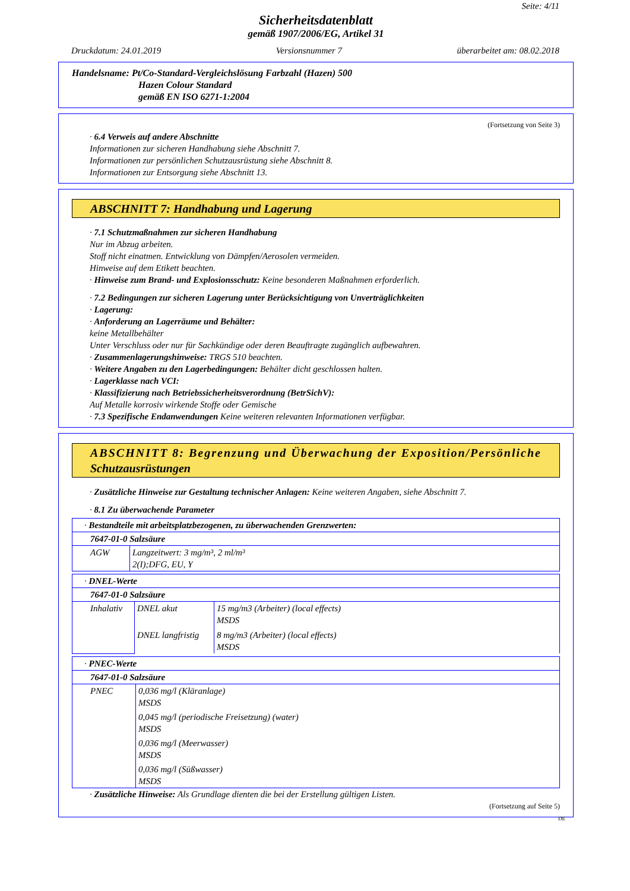Seite: 4/11
Sicherheitsdatenblatt
gemäß 1907/2006/EG, Artikel 31
Druckdatum: 24.01.2019 Versionsnummer 7 überarbeitet am: 08.02.2018
Handelsname: Pt/Co-Standard-Vergleichslösung Farbzahl (Hazen) 500
Hazen Colour Standard
gemäß EN ISO 6271-1:2004
(Fortsetzung von Seite 3)
· 6.4 Verweis auf andere Abschnitte
Informationen zur sicheren Handhabung siehe Abschnitt 7.
Informationen zur persönlichen Schutzausrüstung siehe Abschnitt 8.
Informationen zur Entsorgung siehe Abschnitt 13.
ABSCHNITT 7: Handhabung und Lagerung
· 7.1 Schutzmaßnahmen zur sicheren Handhabung
Nur im Abzug arbeiten.
Stoff nicht einatmen. Entwicklung von Dämpfen/Aerosolen vermeiden.
Hinweise auf dem Etikett beachten.
· Hinweise zum Brand- und Explosionsschutz: Keine besonderen Maßnahmen erforderlich.
· 7.2 Bedingungen zur sicheren Lagerung unter Berücksichtigung von Unverträglichkeiten
· Lagerung:
· Anforderung an Lagerräume und Behälter:
keine Metallbehälter
Unter Verschluss oder nur für Sachkündige oder deren Beauftragte zugänglich aufbewahren.
· Zusammenlagerungshinweise: TRGS 510 beachten.
· Weitere Angaben zu den Lagerbedingungen: Behälter dicht geschlossen halten.
· Lagerklasse nach VCI:
· Klassifizierung nach Betriebssicherheitsverordnung (BetrSichV):
Auf Metalle korrosiv wirkende Stoffe oder Gemische
· 7.3 Spezifische Endanwendungen Keine weiteren relevanten Informationen verfügbar.
ABSCHNITT 8: Begrenzung und Überwachung der Exposition/Persönliche Schutzausrüstungen
· Zusätzliche Hinweise zur Gestaltung technischer Anlagen: Keine weiteren Angaben, siehe Abschnitt 7.
· 8.1 Zu überwachende Parameter
| · Bestandteile mit arbeitsplatzbezogenen, zu überwachenden Grenzwerten: | |
| 7647-01-0 Salzsäure | |
| AGW | Langzeitwert: 3 mg/m³, 2 ml/m³ 2(I);DFG, EU, Y |
| · DNEL-Werte | | |
| 7647-01-0 Salzsäure | | |
| Inhalativ | DNEL akut | 15 mg/m3 (Arbeiter) (local effects) MSDS |
| | DNEL langfristig | 8 mg/m3 (Arbeiter) (local effects) MSDS |
| · PNEC-Werte | |
| 7647-01-0 Salzsäure | |
| PNEC | 0,036 mg/l (Kläranlage) MSDS 0,045 mg/l (periodische Freisetzung) (water) MSDS 0,036 mg/l (Meerwasser) MSDS 0,036 mg/l (Süßwasser) MSDS |
· Zusätzliche Hinweise: Als Grundlage dienten die bei der Erstellung gültigen Listen.
(Fortsetzung auf Seite 5)
DE